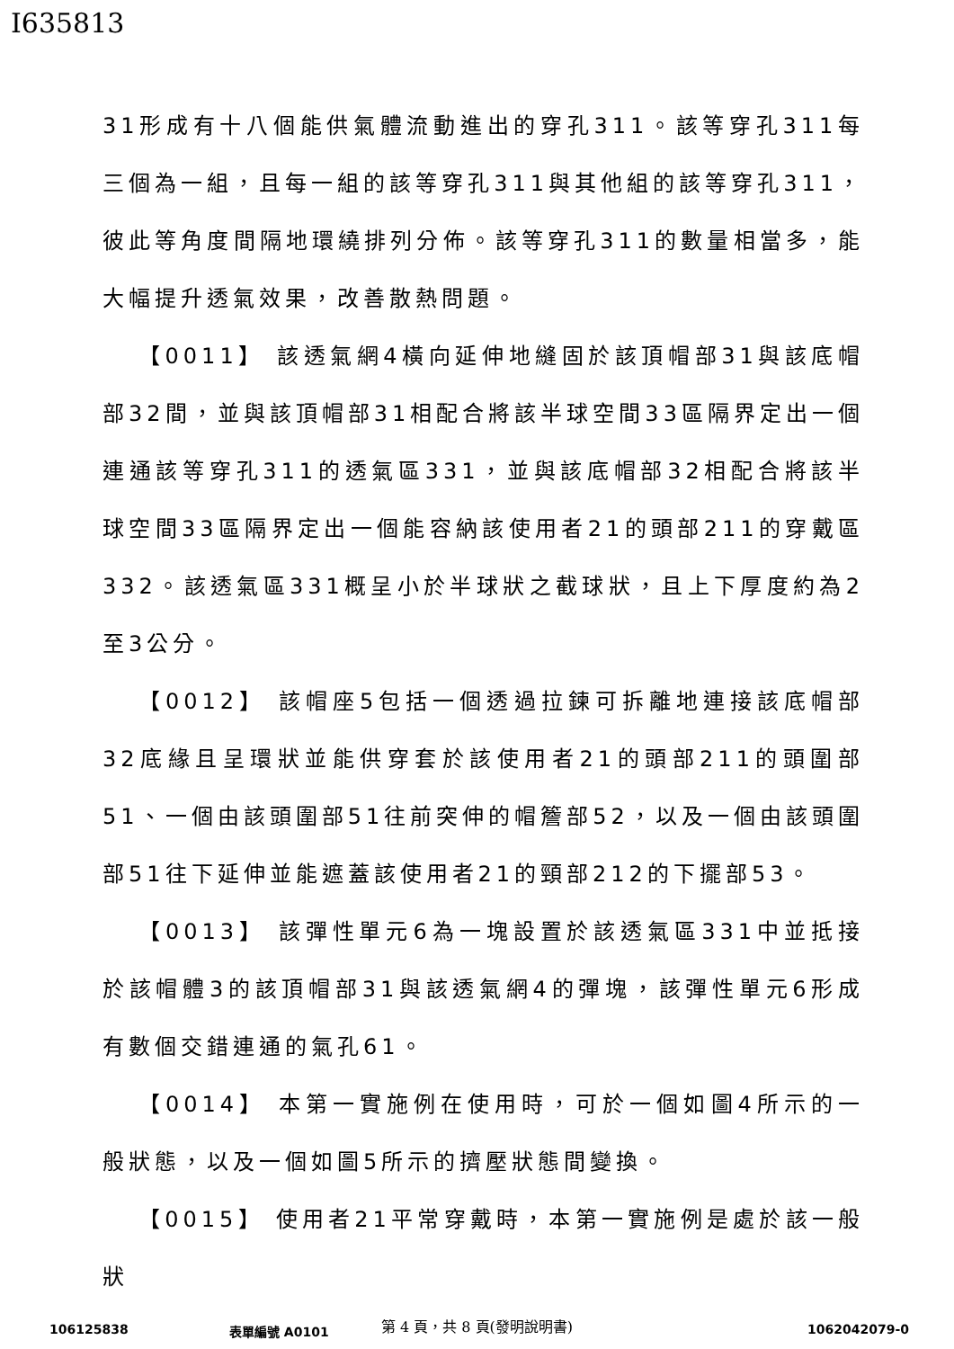I635813
31形成有十八個能供氣體流動進出的穿孔311。該等穿孔311每三個為一組，且每一組的該等穿孔311與其他組的該等穿孔311，彼此等角度間隔地環繞排列分佈。該等穿孔311的數量相當多，能大幅提升透氣效果，改善散熱問題。
【0011】 該透氣網4橫向延伸地縫固於該頂帽部31與該底帽部32間，並與該頂帽部31相配合將該半球空間33區隔界定出一個連通該等穿孔311的透氣區331，並與該底帽部32相配合將該半球空間33區隔界定出一個能容納該使用者21的頭部211的穿戴區332。該透氣區331概呈小於半球狀之截球狀，且上下厚度約為2至3公分。
【0012】 該帽座5包括一個透過拉鍊可拆離地連接該底帽部32底緣且呈環狀並能供穿套於該使用者21的頭部211的頭圍部51、一個由該頭圍部51往前突伸的帽簷部52，以及一個由該頭圍部51往下延伸並能遮蓋該使用者21的頸部212的下擺部53。
【0013】 該彈性單元6為一塊設置於該透氣區331中並抵接於該帽體3的該頂帽部31與該透氣網4的彈塊，該彈性單元6形成有數個交錯連通的氣孔61。
【0014】 本第一實施例在使用時，可於一個如圖4所示的一般狀態，以及一個如圖5所示的擠壓狀態間變換。
【0015】 使用者21平常穿戴時，本第一實施例是處於該一般狀
第 4 頁，共 8 頁(發明說明書)
106125838 表單編號 A0101 1062042079-0